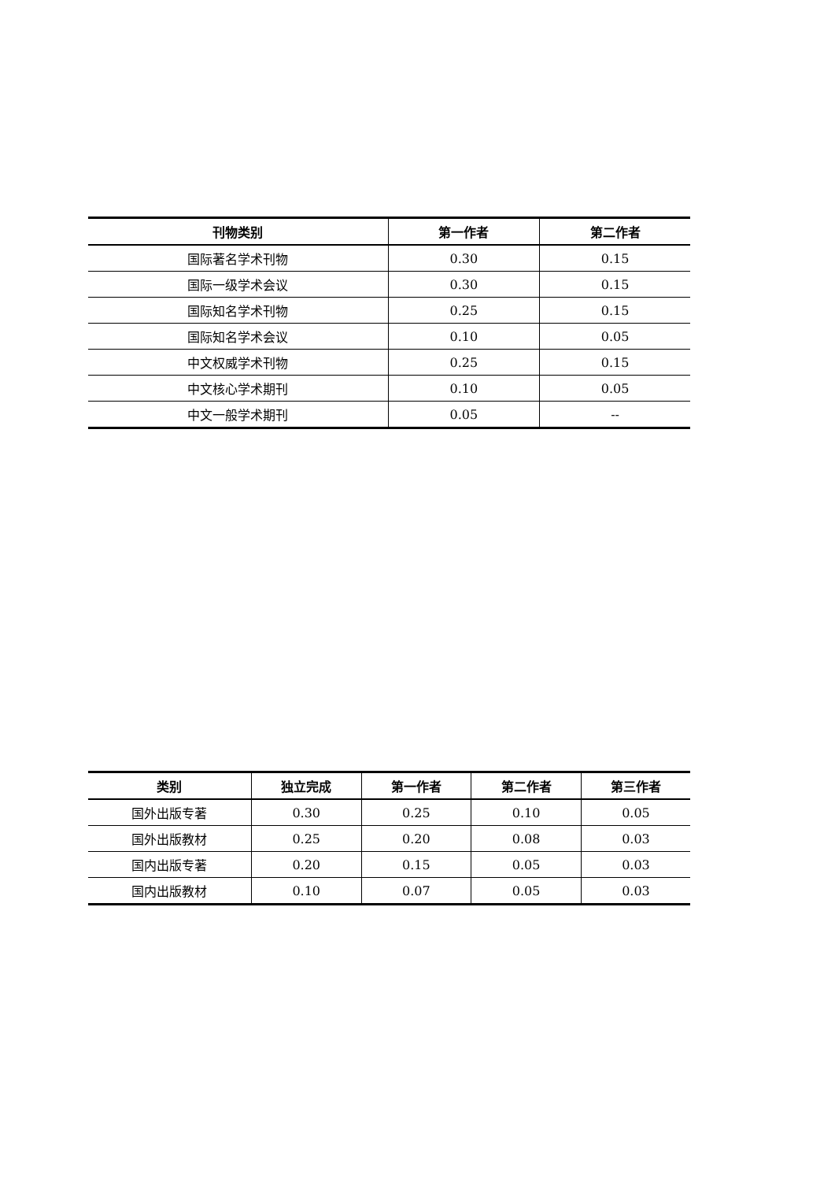| 刊物类别 | 第一作者 | 第二作者 |
| --- | --- | --- |
| 国际著名学术刊物 | 0.30 | 0.15 |
| 国际一级学术会议 | 0.30 | 0.15 |
| 国际知名学术刊物 | 0.25 | 0.15 |
| 国际知名学术会议 | 0.10 | 0.05 |
| 中文权威学术刊物 | 0.25 | 0.15 |
| 中文核心学术期刊 | 0.10 | 0.05 |
| 中文一般学术期刊 | 0.05 | -- |
| 类别 | 独立完成 | 第一作者 | 第二作者 | 第三作者 |
| --- | --- | --- | --- | --- |
| 国外出版专著 | 0.30 | 0.25 | 0.10 | 0.05 |
| 国外出版教材 | 0.25 | 0.20 | 0.08 | 0.03 |
| 国内出版专著 | 0.20 | 0.15 | 0.05 | 0.03 |
| 国内出版教材 | 0.10 | 0.07 | 0.05 | 0.03 |